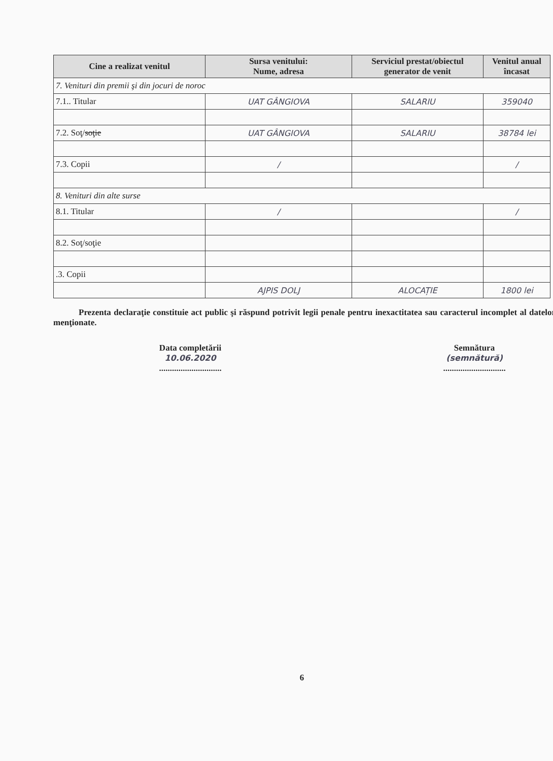| Cine a realizat venitul | Sursa venitului: Nume, adresa | Serviciul prestat/obiectul generator de venit | Venitul anual încasat |
| --- | --- | --- | --- |
| 7. Venituri din premii şi din jocuri de noroc | | | |
| 7.1.. Titular | UAT GÂNGIOVA | SALARIU | 359040 |
| 7.2. Soţ/ soţie | UAT GÂNGIOVA | SALARIU | 38784 lei |
| 7.3. Copii | / | | / |
| 8. Venituri din alte surse | | | |
| 8.1. Titular | / | | / |
| 8.2. Soţ/soţie | | | |
| .3. Copii | | | |
| | AJPIS DOLJ | ALOCAȚIE | 1800 lei |
Prezenta declaraţie constituie act public şi răspund potrivit legii penale pentru inexactitatea sau caracterul incomplet al datelor menţionate.
Data completării
10.06.2020
.............................
Semnătura
(semnătură)
.............................
6